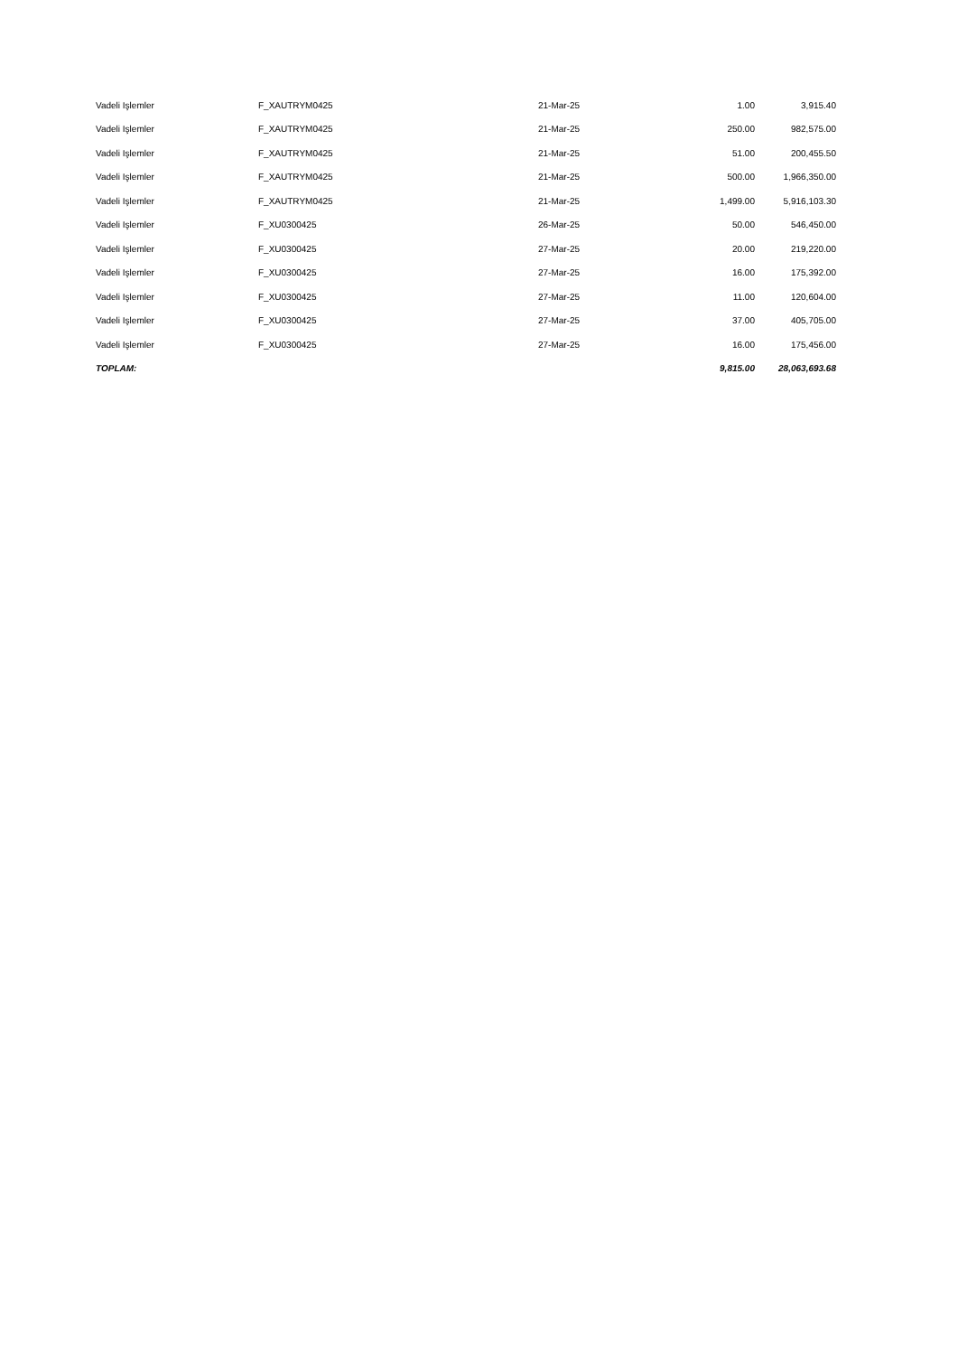| Vadeli Işlemler | F_XAUTRYM0425 | 21-Mar-25 | 1.00 | 3,915.40 |
| Vadeli Işlemler | F_XAUTRYM0425 | 21-Mar-25 | 250.00 | 982,575.00 |
| Vadeli Işlemler | F_XAUTRYM0425 | 21-Mar-25 | 51.00 | 200,455.50 |
| Vadeli Işlemler | F_XAUTRYM0425 | 21-Mar-25 | 500.00 | 1,966,350.00 |
| Vadeli Işlemler | F_XAUTRYM0425 | 21-Mar-25 | 1,499.00 | 5,916,103.30 |
| Vadeli Işlemler | F_XU0300425 | 26-Mar-25 | 50.00 | 546,450.00 |
| Vadeli Işlemler | F_XU0300425 | 27-Mar-25 | 20.00 | 219,220.00 |
| Vadeli Işlemler | F_XU0300425 | 27-Mar-25 | 16.00 | 175,392.00 |
| Vadeli Işlemler | F_XU0300425 | 27-Mar-25 | 11.00 | 120,604.00 |
| Vadeli Işlemler | F_XU0300425 | 27-Mar-25 | 37.00 | 405,705.00 |
| Vadeli Işlemler | F_XU0300425 | 27-Mar-25 | 16.00 | 175,456.00 |
| TOPLAM: | | | 9,815.00 | 28,063,693.68 |